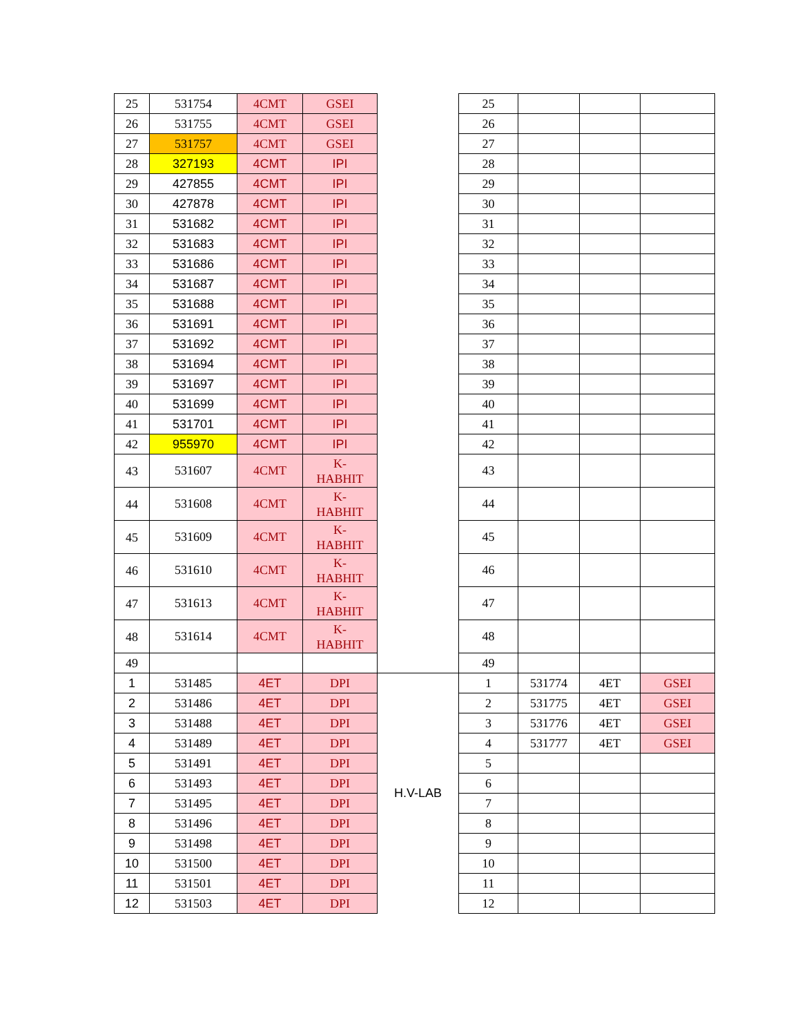| 25 | 531754 | 4CMT | GSEI | | 25 | | | |
| 26 | 531755 | 4CMT | GSEI | | 26 | | | |
| 27 | 531757 | 4CMT | GSEI | | 27 | | | |
| 28 | 327193 | 4CMT | IPI | | 28 | | | |
| 29 | 427855 | 4CMT | IPI | | 29 | | | |
| 30 | 427878 | 4CMT | IPI | | 30 | | | |
| 31 | 531682 | 4CMT | IPI | | 31 | | | |
| 32 | 531683 | 4CMT | IPI | | 32 | | | |
| 33 | 531686 | 4CMT | IPI | | 33 | | | |
| 34 | 531687 | 4CMT | IPI | | 34 | | | |
| 35 | 531688 | 4CMT | IPI | | 35 | | | |
| 36 | 531691 | 4CMT | IPI | | 36 | | | |
| 37 | 531692 | 4CMT | IPI | | 37 | | | |
| 38 | 531694 | 4CMT | IPI | | 38 | | | |
| 39 | 531697 | 4CMT | IPI | | 39 | | | |
| 40 | 531699 | 4CMT | IPI | | 40 | | | |
| 41 | 531701 | 4CMT | IPI | | 41 | | | |
| 42 | 955970 | 4CMT | IPI | | 42 | | | |
| 43 | 531607 | 4CMT | K- HABHIT | | 43 | | | |
| 44 | 531608 | 4CMT | K- HABHIT | | 44 | | | |
| 45 | 531609 | 4CMT | K- HABHIT | | 45 | | | |
| 46 | 531610 | 4CMT | K- HABHIT | | 46 | | | |
| 47 | 531613 | 4CMT | K- HABHIT | | 47 | | | |
| 48 | 531614 | 4CMT | K- HABHIT | | 48 | | | |
| 49 | | | | | 49 | | | |
| 1 | 531485 | 4ET | DPI | H.V-LAB | 1 | 531774 | 4ET | GSEI |
| 2 | 531486 | 4ET | DPI | | 2 | 531775 | 4ET | GSEI |
| 3 | 531488 | 4ET | DPI | | 3 | 531776 | 4ET | GSEI |
| 4 | 531489 | 4ET | DPI | | 4 | 531777 | 4ET | GSEI |
| 5 | 531491 | 4ET | DPI | | 5 | | | |
| 6 | 531493 | 4ET | DPI | | 6 | | | |
| 7 | 531495 | 4ET | DPI | | 7 | | | |
| 8 | 531496 | 4ET | DPI | | 8 | | | |
| 9 | 531498 | 4ET | DPI | | 9 | | | |
| 10 | 531500 | 4ET | DPI | | 10 | | | |
| 11 | 531501 | 4ET | DPI | | 11 | | | |
| 12 | 531503 | 4ET | DPI | | 12 | | | |